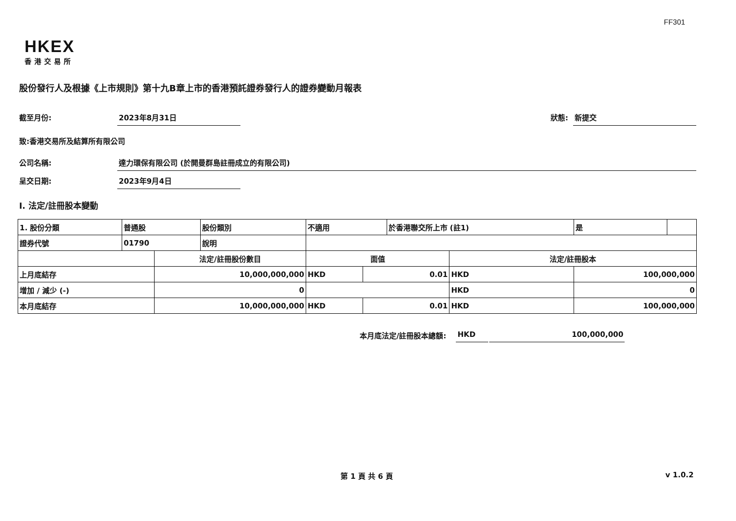FF301
HKEX
香港交易所
股份發行人及根據《上市規則》第十九B章上市的香港預託證券發行人的證券變動月報表
截至月份: 2023年8月31日 狀態: 新提交
致:香港交易所及結算所有限公司
公司名稱: 達力環保有限公司 (於開曼群島註冊成立的有限公司)
呈交日期: 2023年9月4日
I. 法定/註冊股本變動
| 1. 股份分類 | 普通股 | | 股份類別 | 不適用 | | 於香港聯交所上市 (註1) | | 是 | |
| 證券代號 | 01790 | | 說明 | | | | | | |
| | | 法定/註冊股份數目 | | 面值 | | | 法定/註冊股本 | | |
| 上月底結存 | | 10,000,000,000 | | HKD | 0.01 | | HKD | 100,000,000 | |
| 增加 / 減少 (-) | | 0 | | | | | HKD | 0 | |
| 本月底結存 | | 10,000,000,000 | | HKD | 0.01 | | HKD | 100,000,000 | |
本月底法定/註冊股本總額: HKD 100,000,000
第 1 頁 共 6 頁 v 1.0.2